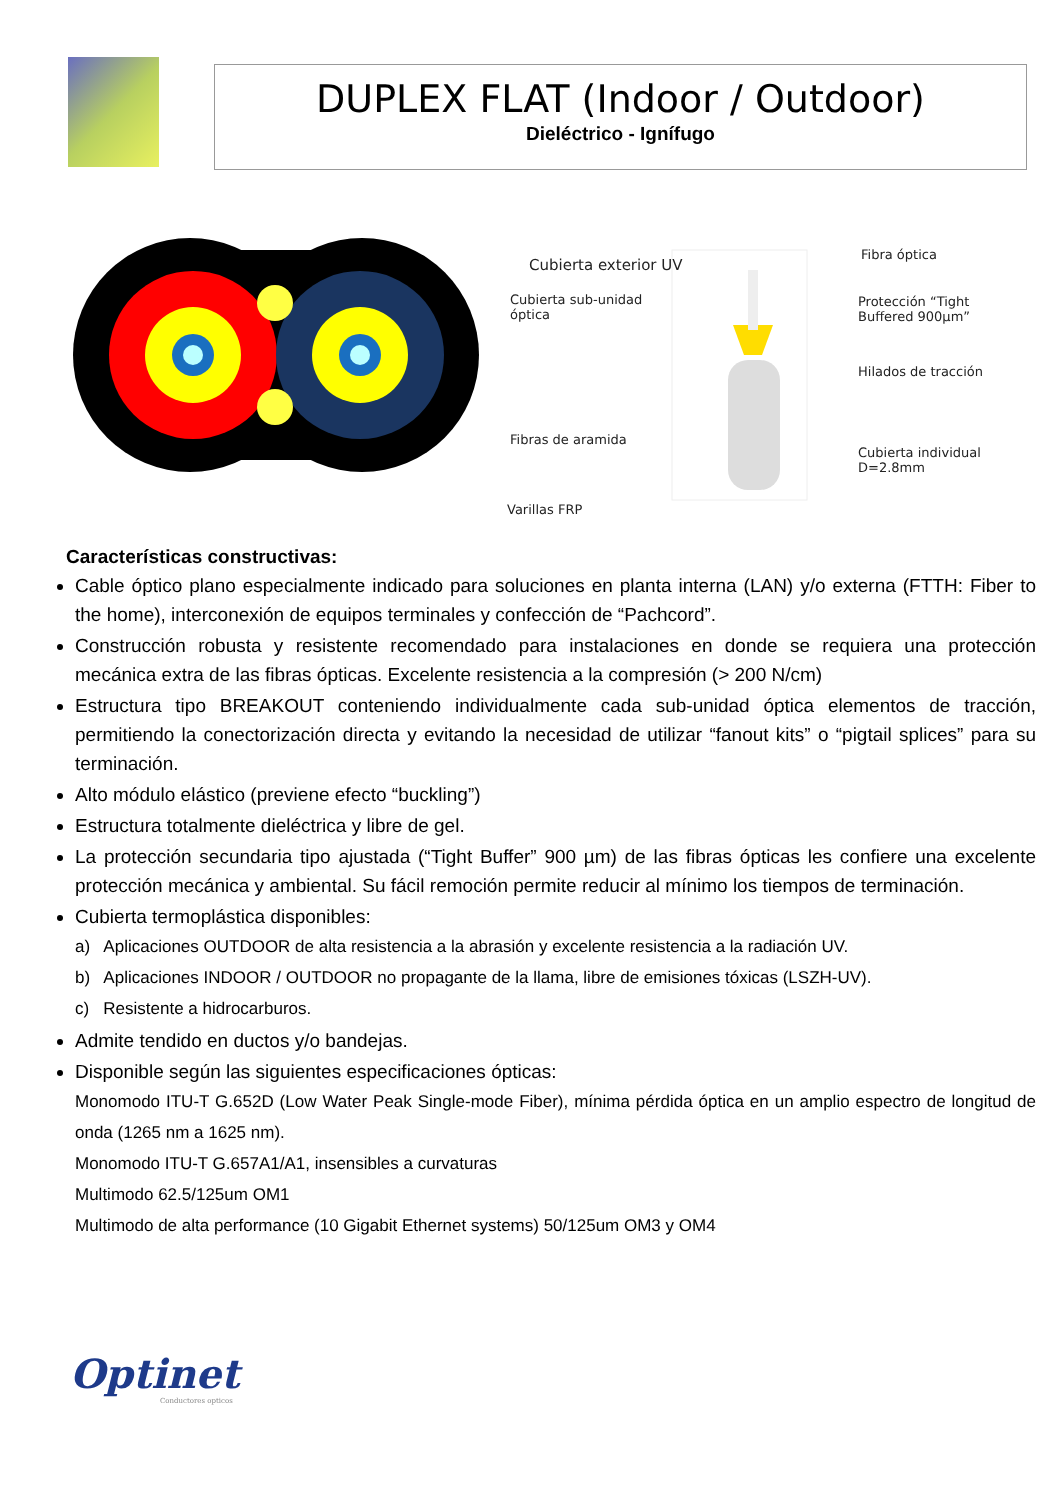DUPLEX FLAT (Indoor / Outdoor)
Dieléctrico - Ignífugo
Cubierta exterior UV
Cubierta sub-unidad
óptica
Fibras de aramida
Varillas FRP
Fibra óptica
Protección “Tight
Buffered 900µm”
Hilados de tracción
Cubierta individual
D=2.8mm
Características constructivas:
Cable óptico plano especialmente indicado para soluciones en planta interna (LAN) y/o externa (FTTH: Fiber to the home), interconexión de equipos terminales y confección de “Pachcord”.
Construcción robusta y resistente recomendado para instalaciones en donde se requiera una protección mecánica extra de las fibras ópticas. Excelente resistencia a la compresión (> 200 N/cm)
Estructura tipo BREAKOUT conteniendo individualmente cada sub-unidad óptica elementos de tracción, permitiendo la conectorización directa y evitando la necesidad de utilizar “fanout kits” o “pigtail splices” para su terminación.
Alto módulo elástico (previene efecto “buckling”)
Estructura totalmente dieléctrica y libre de gel.
La protección secundaria tipo ajustada (“Tight Buffer” 900 µm) de las fibras ópticas les confiere una excelente protección mecánica y ambiental. Su fácil remoción permite reducir al mínimo los tiempos de terminación.
Cubierta termoplástica disponibles:
a) Aplicaciones OUTDOOR de alta resistencia a la abrasión y excelente resistencia a la radiación UV.
b) Aplicaciones INDOOR / OUTDOOR no propagante de la llama, libre de emisiones tóxicas (LSZH-UV).
c) Resistente a hidrocarburos.
Admite tendido en ductos y/o bandejas.
Disponible según las siguientes especificaciones ópticas:
Monomodo ITU-T G.652D (Low Water Peak Single-mode Fiber), mínima pérdida óptica en un amplio espectro de longitud de onda (1265 nm a 1625 nm).
Monomodo ITU-T G.657A1/A1, insensibles a curvaturas
Multimodo 62.5/125um OM1
Multimodo de alta performance (10 Gigabit Ethernet systems) 50/125um OM3 y OM4
Optinet
Conductores opticos